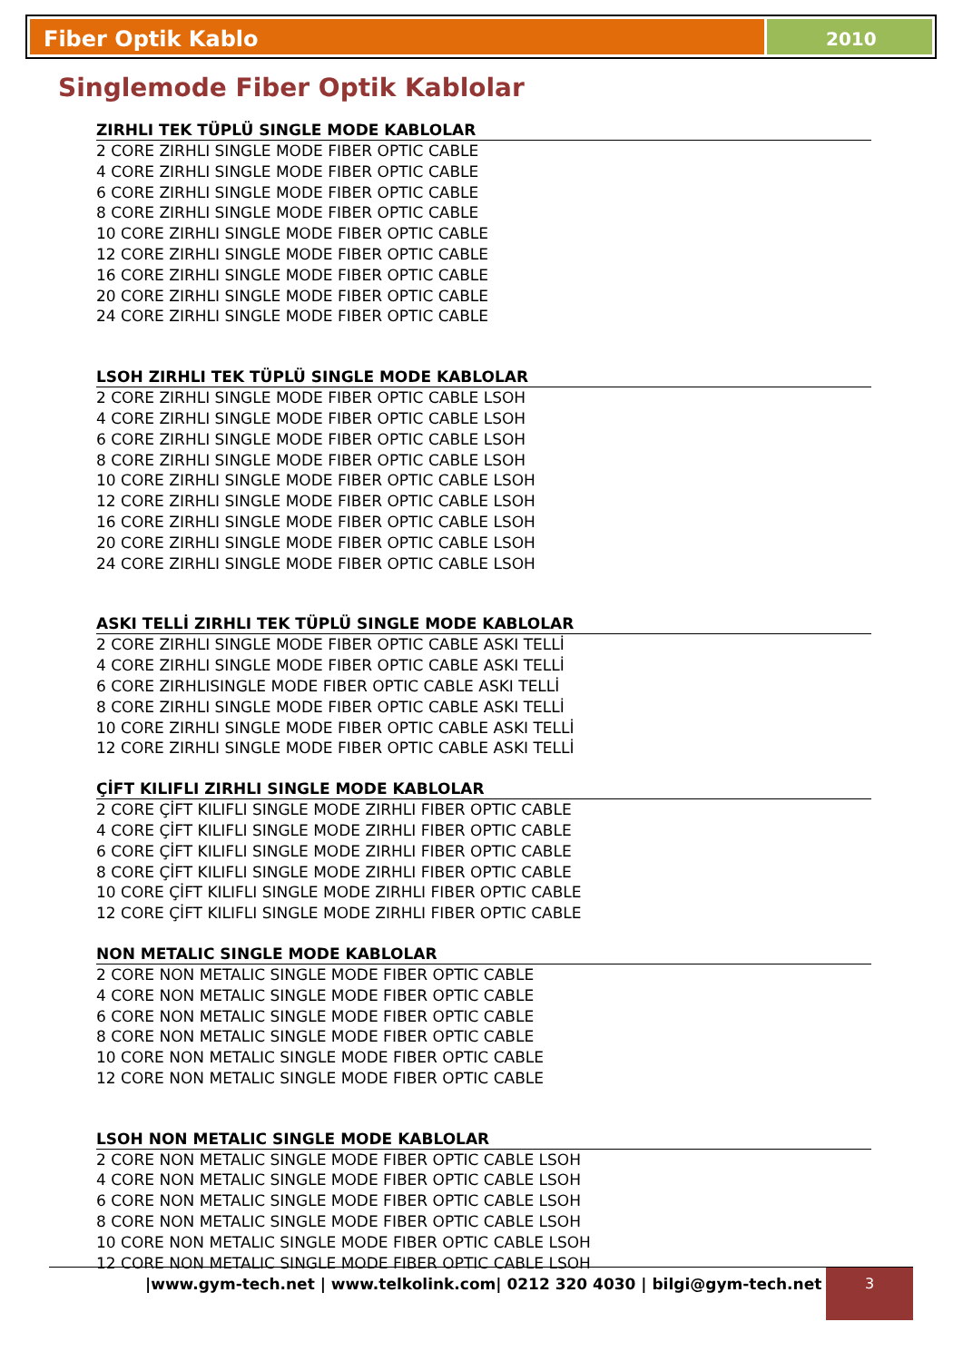Fiber Optik Kablo
2010
Singlemode Fiber Optik Kablolar
ZIRHLI TEK TÜPLÜ SINGLE MODE KABLOLAR
2 CORE ZIRHLI SINGLE MODE FIBER OPTIC CABLE
4 CORE ZIRHLI SINGLE MODE FIBER OPTIC CABLE
6 CORE ZIRHLI SINGLE MODE FIBER OPTIC CABLE
8 CORE ZIRHLI SINGLE MODE FIBER OPTIC CABLE
10 CORE ZIRHLI SINGLE MODE FIBER OPTIC CABLE
12 CORE ZIRHLI SINGLE MODE FIBER OPTIC CABLE
16 CORE ZIRHLI SINGLE MODE FIBER OPTIC CABLE
20 CORE ZIRHLI SINGLE MODE FIBER OPTIC CABLE
24 CORE ZIRHLI SINGLE MODE FIBER OPTIC CABLE
LSOH ZIRHLI TEK TÜPLÜ SINGLE MODE KABLOLAR
2 CORE ZIRHLI SINGLE MODE FIBER OPTIC CABLE LSOH
4 CORE ZIRHLI SINGLE MODE FIBER OPTIC CABLE LSOH
6 CORE ZIRHLI SINGLE MODE FIBER OPTIC CABLE LSOH
8 CORE ZIRHLI SINGLE MODE FIBER OPTIC CABLE LSOH
10 CORE ZIRHLI SINGLE MODE FIBER OPTIC CABLE LSOH
12 CORE ZIRHLI SINGLE MODE FIBER OPTIC CABLE LSOH
16 CORE ZIRHLI SINGLE MODE FIBER OPTIC CABLE LSOH
20 CORE ZIRHLI SINGLE MODE FIBER OPTIC CABLE LSOH
24 CORE ZIRHLI SINGLE MODE FIBER OPTIC CABLE LSOH
ASKI TELLİ ZIRHLI TEK TÜPLÜ SINGLE MODE KABLOLAR
2 CORE ZIRHLI SINGLE MODE FIBER OPTIC CABLE ASKI TELLİ
4 CORE ZIRHLI SINGLE MODE FIBER OPTIC CABLE ASKI TELLİ
6 CORE ZIRHLISINGLE MODE FIBER OPTIC CABLE ASKI TELLİ
8 CORE ZIRHLI SINGLE MODE FIBER OPTIC CABLE ASKI TELLİ
10 CORE ZIRHLI SINGLE MODE FIBER OPTIC CABLE ASKI TELLİ
12 CORE ZIRHLI SINGLE MODE FIBER OPTIC CABLE ASKI TELLİ
ÇİFT KILIFLI ZIRHLI SINGLE MODE KABLOLAR
2 CORE ÇİFT KILIFLI SINGLE MODE ZIRHLI FIBER OPTIC CABLE
4 CORE ÇİFT KILIFLI SINGLE MODE ZIRHLI FIBER OPTIC CABLE
6 CORE ÇİFT KILIFLI SINGLE MODE ZIRHLI FIBER OPTIC CABLE
8 CORE ÇİFT KILIFLI SINGLE MODE ZIRHLI FIBER OPTIC CABLE
10 CORE ÇİFT KILIFLI SINGLE MODE ZIRHLI FIBER OPTIC CABLE
12 CORE ÇİFT KILIFLI SINGLE MODE ZIRHLI FIBER OPTIC CABLE
NON METALIC SINGLE MODE KABLOLAR
2 CORE NON METALIC SINGLE MODE FIBER OPTIC CABLE
4 CORE NON METALIC SINGLE MODE FIBER OPTIC CABLE
6 CORE NON METALIC SINGLE MODE FIBER OPTIC CABLE
8 CORE NON METALIC SINGLE MODE FIBER OPTIC CABLE
10 CORE NON METALIC SINGLE MODE FIBER OPTIC CABLE
12 CORE NON METALIC SINGLE MODE FIBER OPTIC CABLE
LSOH NON METALIC SINGLE MODE KABLOLAR
2 CORE NON METALIC SINGLE MODE FIBER OPTIC CABLE LSOH
4 CORE NON METALIC SINGLE MODE FIBER OPTIC CABLE LSOH
6 CORE NON METALIC SINGLE MODE FIBER OPTIC CABLE LSOH
8 CORE NON METALIC SINGLE MODE FIBER OPTIC CABLE LSOH
10 CORE NON METALIC SINGLE MODE FIBER OPTIC CABLE LSOH
12 CORE NON METALIC SINGLE MODE FIBER OPTIC CABLE LSOH
|www.gym-tech.net | www.telkolink.com| 0212 320 4030 | bilgi@gym-tech.net |
3